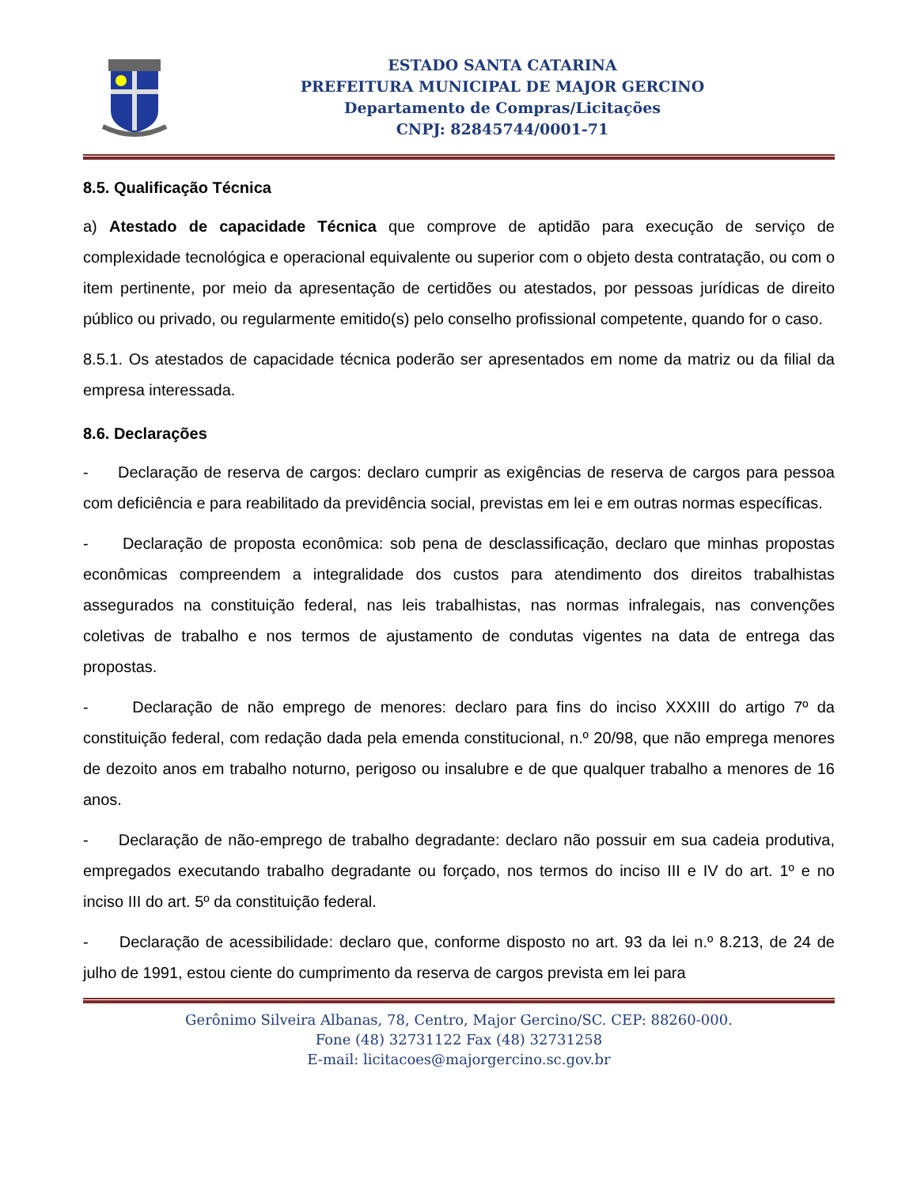ESTADO SANTA CATARINA
PREFEITURA MUNICIPAL DE MAJOR GERCINO
Departamento de Compras/Licitações
CNPJ: 82845744/0001-71
8.5. Qualificação Técnica
a) Atestado de capacidade Técnica que comprove de aptidão para execução de serviço de complexidade tecnológica e operacional equivalente ou superior com o objeto desta contratação, ou com o item pertinente, por meio da apresentação de certidões ou atestados, por pessoas jurídicas de direito público ou privado, ou regularmente emitido(s) pelo conselho profissional competente, quando for o caso.
8.5.1. Os atestados de capacidade técnica poderão ser apresentados em nome da matriz ou da filial da empresa interessada.
8.6. Declarações
- Declaração de reserva de cargos: declaro cumprir as exigências de reserva de cargos para pessoa com deficiência e para reabilitado da previdência social, previstas em lei e em outras normas específicas.
- Declaração de proposta econômica: sob pena de desclassificação, declaro que minhas propostas econômicas compreendem a integralidade dos custos para atendimento dos direitos trabalhistas assegurados na constituição federal, nas leis trabalhistas, nas normas infralegais, nas convenções coletivas de trabalho e nos termos de ajustamento de condutas vigentes na data de entrega das propostas.
- Declaração de não emprego de menores: declaro para fins do inciso XXXIII do artigo 7º da constituição federal, com redação dada pela emenda constitucional, n.º 20/98, que não emprega menores de dezoito anos em trabalho noturno, perigoso ou insalubre e de que qualquer trabalho a menores de 16 anos.
- Declaração de não-emprego de trabalho degradante: declaro não possuir em sua cadeia produtiva, empregados executando trabalho degradante ou forçado, nos termos do inciso III e IV do art. 1º e no inciso III do art. 5º da constituição federal.
- Declaração de acessibilidade: declaro que, conforme disposto no art. 93 da lei n.º 8.213, de 24 de julho de 1991, estou ciente do cumprimento da reserva de cargos prevista em lei para
Gerônimo Silveira Albanas, 78, Centro, Major Gercino/SC. CEP: 88260-000.
Fone (48) 32731122 Fax (48) 32731258
E-mail: licitacoes@majorgercino.sc.gov.br